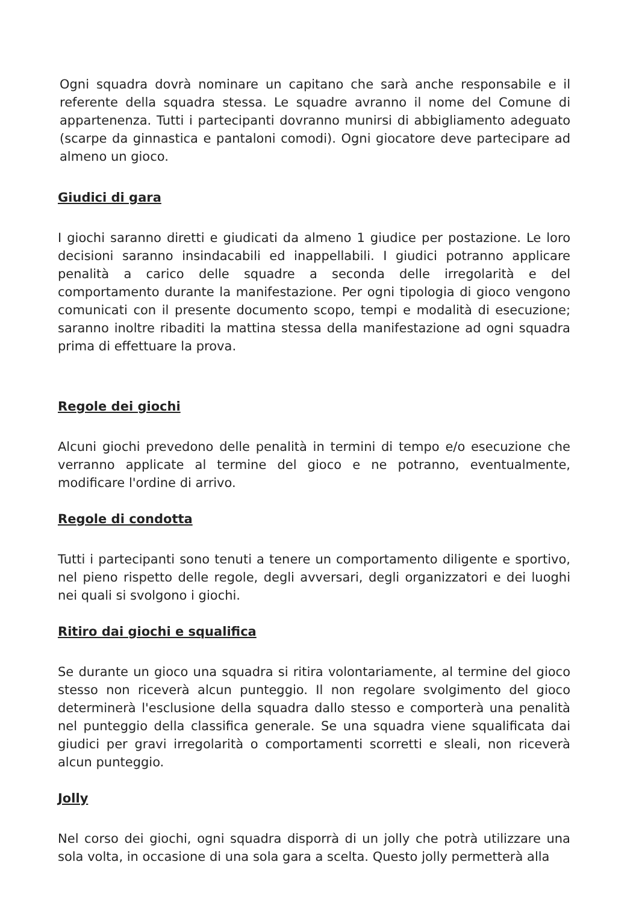Ogni squadra dovrà nominare un capitano che sarà anche responsabile e il referente della squadra stessa. Le squadre avranno il nome del Comune di appartenenza. Tutti i partecipanti dovranno munirsi di abbigliamento adeguato (scarpe da ginnastica e pantaloni comodi). Ogni giocatore deve partecipare ad almeno un gioco.
Giudici di gara
I giochi saranno diretti e giudicati da almeno 1 giudice per postazione. Le loro decisioni saranno insindacabili ed inappellabili. I giudici potranno applicare penalità a carico delle squadre a seconda delle irregolarità e del comportamento durante la manifestazione. Per ogni tipologia di gioco vengono comunicati con il presente documento scopo, tempi e modalità di esecuzione; saranno inoltre ribaditi la mattina stessa della manifestazione ad ogni squadra prima di effettuare la prova.
Regole dei giochi
Alcuni giochi prevedono delle penalità in termini di tempo e/o esecuzione che verranno applicate al termine del gioco e ne potranno, eventualmente, modificare l'ordine di arrivo.
Regole di condotta
Tutti i partecipanti sono tenuti a tenere un comportamento diligente e sportivo, nel pieno rispetto delle regole, degli avversari, degli organizzatori e dei luoghi nei quali si svolgono i giochi.
Ritiro dai giochi e squalifica
Se durante un gioco una squadra si ritira volontariamente, al termine del gioco stesso non riceverà alcun punteggio. Il non regolare svolgimento del gioco determinerà l'esclusione della squadra dallo stesso e comporterà una penalità nel punteggio della classifica generale. Se una squadra viene squalificata dai giudici per gravi irregolarità o comportamenti scorretti e sleali, non riceverà alcun punteggio.
Jolly
Nel corso dei giochi, ogni squadra disporrà di un jolly che potrà utilizzare una sola volta, in occasione di una sola gara a scelta. Questo jolly permetterà alla